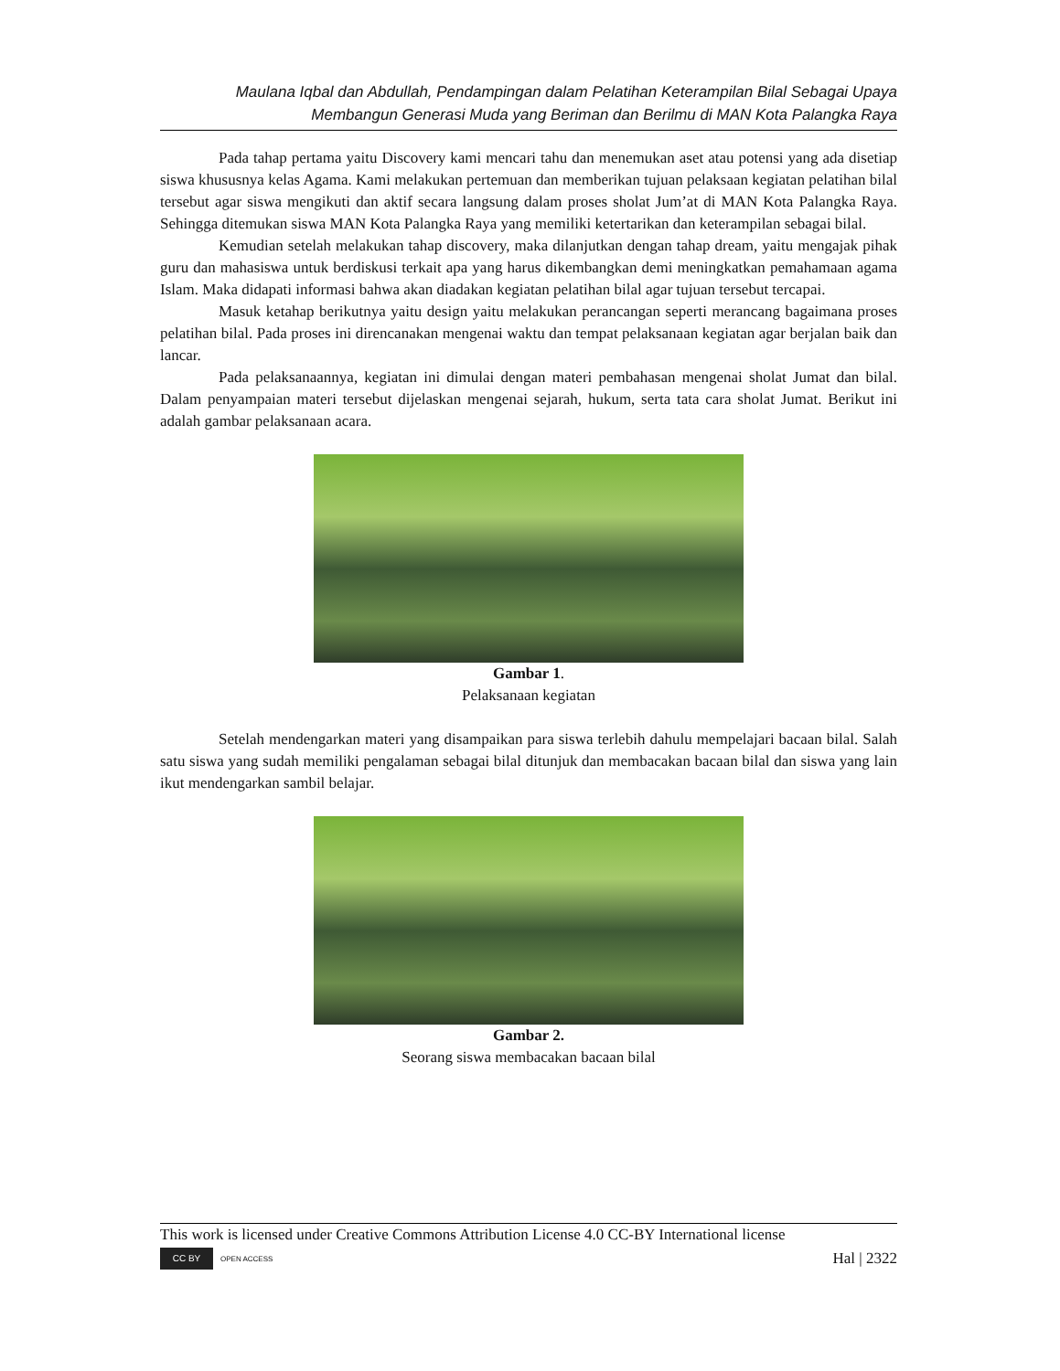Maulana Iqbal dan Abdullah, Pendampingan dalam Pelatihan Keterampilan Bilal Sebagai Upaya
Membangun Generasi Muda yang Beriman dan Berilmu di MAN Kota Palangka Raya
Pada tahap pertama yaitu Discovery kami mencari tahu dan menemukan aset atau potensi yang ada disetiap siswa khususnya kelas Agama. Kami melakukan pertemuan dan memberikan tujuan pelaksaan kegiatan pelatihan bilal tersebut agar siswa mengikuti dan aktif secara langsung dalam proses sholat Jum’at di MAN Kota Palangka Raya. Sehingga ditemukan siswa MAN Kota Palangka Raya yang memiliki ketertarikan dan keterampilan sebagai bilal.
Kemudian setelah melakukan tahap discovery, maka dilanjutkan dengan tahap dream, yaitu mengajak pihak guru dan mahasiswa untuk berdiskusi terkait apa yang harus dikembangkan demi meningkatkan pemahamaan agama Islam. Maka didapati informasi bahwa akan diadakan kegiatan pelatihan bilal agar tujuan tersebut tercapai.
Masuk ketahap berikutnya yaitu design yaitu melakukan perancangan seperti merancang bagaimana proses pelatihan bilal. Pada proses ini direncanakan mengenai waktu dan tempat pelaksanaan kegiatan agar berjalan baik dan lancar.
Pada pelaksanaannya, kegiatan ini dimulai dengan materi pembahasan mengenai sholat Jumat dan bilal. Dalam penyampaian materi tersebut dijelaskan mengenai sejarah, hukum, serta tata cara sholat Jumat. Berikut ini adalah gambar pelaksanaan acara.
Gambar 1.
Pelaksanaan kegiatan
Setelah mendengarkan materi yang disampaikan para siswa terlebih dahulu mempelajari bacaan bilal. Salah satu siswa yang sudah memiliki pengalaman sebagai bilal ditunjuk dan membacakan bacaan bilal dan siswa yang lain ikut mendengarkan sambil belajar.
Gambar 2.
Seorang siswa membacakan bacaan bilal
This work is licensed under Creative Commons Attribution License 4.0 CC-BY International license
CC BY OPEN ACCESS
Hal | 2322